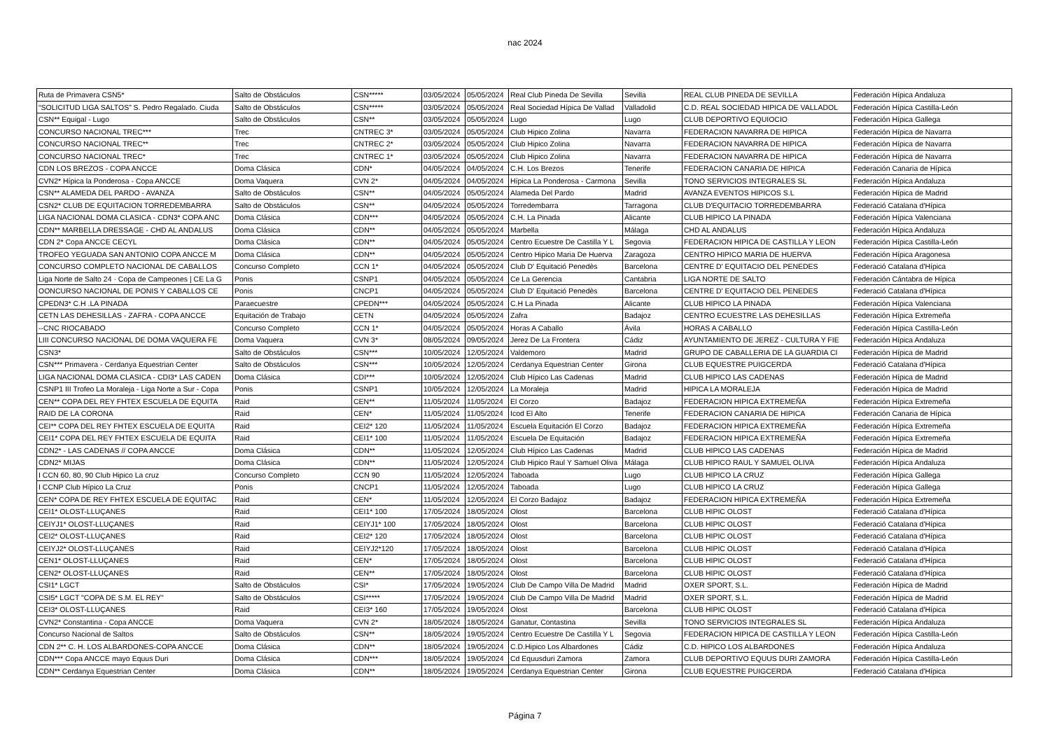nac 2024
| Ruta de Primavera CSN5* | Salto de Obstáculos | CSN***** | 03/05/2024 | 05/05/2024 | Real Club Pineda De Sevilla | Sevilla | REAL CLUB PINEDA DE SEVILLA | Federación Hípica Andaluza |
| “SOLICITUD LIGA SALTOS” S. Pedro Regalado. Ciuda | Salto de Obstáculos | CSN***** | 03/05/2024 | 05/05/2024 | Real Sociedad Hípica De Vallad | Valladolid | C.D. REAL SOCIEDAD HIPICA DE VALLADOL | Federación Hípica Castilla-León |
| CSN** Equigal - Lugo | Salto de Obstáculos | CSN** | 03/05/2024 | 05/05/2024 | Lugo | Lugo | CLUB DEPORTIVO EQUIOCIO | Federación Hípica Gallega |
| CONCURSO NACIONAL TREC*** | Trec | CNTREC 3* | 03/05/2024 | 05/05/2024 | Club Hipico Zolina | Navarra | FEDERACION NAVARRA DE HIPICA | Federación Hípica de Navarra |
| CONCURSO NACIONAL TREC** | Trec | CNTREC 2* | 03/05/2024 | 05/05/2024 | Club Hipico Zolina | Navarra | FEDERACION NAVARRA DE HIPICA | Federación Hípica de Navarra |
| CONCURSO NACIONAL TREC* | Trec | CNTREC 1* | 03/05/2024 | 05/05/2024 | Club Hipico Zolina | Navarra | FEDERACION NAVARRA DE HIPICA | Federación Hípica de Navarra |
| CDN LOS BREZOS - COPA ANCCE | Doma Clásica | CDN* | 04/05/2024 | 04/05/2024 | C.H. Los Brezos | Tenerife | FEDERACION CANARIA DE HIPICA | Federación Canaria de Hípica |
| CVN2* Hípica la Ponderosa - Copa ANCCE | Doma Vaquera | CVN 2* | 04/05/2024 | 04/05/2024 | Hípica La Ponderosa - Carmona | Sevilla | TONO SERVICIOS INTEGRALES SL | Federación Hípica Andaluza |
| CSN** ALAMEDA DEL PARDO - AVANZA | Salto de Obstáculos | CSN** | 04/05/2024 | 05/05/2024 | Alameda Del Pardo | Madrid | AVANZA EVENTOS HIPICOS S.L | Federación Hípica de Madrid |
| CSN2* CLUB DE EQUITACION TORREDEMBARRA | Salto de Obstáculos | CSN** | 04/05/2024 | 05/05/2024 | Torredembarra | Tarragona | CLUB D'EQUITACIO TORREDEMBARRA | Federació Catalana d'Hípica |
| LIGA NACIONAL DOMA CLASICA - CDN3* COPA ANC | Doma Clásica | CDN*** | 04/05/2024 | 05/05/2024 | C.H. La Pinada | Alicante | CLUB HIPICO LA PINADA | Federación Hípica Valenciana |
| CDN** MARBELLA DRESSAGE - CHD AL ANDALUS | Doma Clásica | CDN** | 04/05/2024 | 05/05/2024 | Marbella | Málaga | CHD AL ANDALUS | Federación Hípica Andaluza |
| CDN 2* Copa ANCCE CECYL | Doma Clásica | CDN** | 04/05/2024 | 05/05/2024 | Centro Ecuestre De Castilla Y L | Segovia | FEDERACION HIPICA DE CASTILLA Y LEON | Federación Hípica Castilla-León |
| TROFEO YEGUADA SAN ANTONIO COPA ANCCE M | Doma Clásica | CDN** | 04/05/2024 | 05/05/2024 | Centro Hipico Maria De Huerva | Zaragoza | CENTRO HIPICO MARIA DE HUERVA | Federación Hípica Aragonesa |
| CONCURSO COMPLETO NACIONAL DE CABALLOS | Concurso Completo | CCN 1* | 04/05/2024 | 05/05/2024 | Club D' Equitació Penedès | Barcelona | CENTRE D' EQUITACIO DEL PENEDES | Federació Catalana d'Hípica |
| Liga Norte de Salto 24 · Copa de Campeones / CE La G | Ponis | CSNP1 | 04/05/2024 | 05/05/2024 | Ce La Gerencia | Cantabria | LIGA NORTE DE SALTO | Federación Cántabra de Hípica |
| OONCURSO NACIONAL DE PONIS Y CABALLOS CE | Ponis | CNCP1 | 04/05/2024 | 05/05/2024 | Club D' Equitació Penedès | Barcelona | CENTRE D' EQUITACIO DEL PENEDES | Federació Catalana d'Hípica |
| CPEDN3* C.H .LA PINADA | Paraecuestre | CPEDN*** | 04/05/2024 | 05/05/2024 | C.H La Pinada | Alicante | CLUB HIPICO LA PINADA | Federación Hípica Valenciana |
| CETN LAS DEHESILLAS - ZAFRA - COPA ANCCE | Equitación de Trabajo | CETN | 04/05/2024 | 05/05/2024 | Zafra | Badajoz | CENTRO ECUESTRE LAS DEHESILLAS | Federación Hípica Extremeña |
| --CNC RIOCABADO | Concurso Completo | CCN 1* | 04/05/2024 | 05/05/2024 | Horas A Caballo | Ávila | HORAS A CABALLO | Federación Hípica Castilla-León |
| LIII CONCURSO NACIONAL DE DOMA VAQUERA FE | Doma Vaquera | CVN 3* | 08/05/2024 | 09/05/2024 | Jerez De La Frontera | Cádiz | AYUNTAMIENTO DE JEREZ - CULTURA Y FIE | Federación Hípica Andaluza |
| CSN3* | Salto de Obstáculos | CSN*** | 10/05/2024 | 12/05/2024 | Valdemoro | Madrid | GRUPO DE CABALLERIA DE LA GUARDIA CI | Federación Hípica de Madrid |
| CSN*** Primavera - Cerdanya Equestrian Center | Salto de Obstáculos | CSN*** | 10/05/2024 | 12/05/2024 | Cerdanya Equestrian Center | Girona | CLUB EQUESTRE PUIGCERDA | Federació Catalana d'Hípica |
| LIGA NACIONAL DOMA CLASICA - CDI3* LAS CADEN | Doma Clásica | CDI*** | 10/05/2024 | 12/05/2024 | Club Hípico Las Cadenas | Madrid | CLUB HIPICO LAS CADENAS | Federación Hípica de Madrid |
| CSNP1 III Trofeo La Moraleja - Liga Norte a Sur - Copa | Ponis | CSNP1 | 10/05/2024 | 12/05/2024 | La Moraleja | Madrid | HIPICA LA MORALEJA | Federación Hípica de Madrid |
| CEN** COPA DEL REY FHTEX ESCUELA DE EQUITA | Raid | CEN** | 11/05/2024 | 11/05/2024 | El Corzo | Badajoz | FEDERACION HIPICA EXTREMEÑA | Federación Hípica Extremeña |
| RAID DE LA CORONA | Raid | CEN* | 11/05/2024 | 11/05/2024 | Icod El Alto | Tenerife | FEDERACION CANARIA DE HIPICA | Federación Canaria de Hípica |
| CEI** COPA DEL REY FHTEX ESCUELA DE EQUITA | Raid | CEI2* 120 | 11/05/2024 | 11/05/2024 | Escuela Equitación El Corzo | Badajoz | FEDERACION HIPICA EXTREMEÑA | Federación Hípica Extremeña |
| CEI1* COPA DEL REY FHTEX ESCUELA DE EQUITA | Raid | CEI1* 100 | 11/05/2024 | 11/05/2024 | Escuela De Equitación | Badajoz | FEDERACION HIPICA EXTREMEÑA | Federación Hípica Extremeña |
| CDN2* - LAS CADENAS // COPA ANCCE | Doma Clásica | CDN** | 11/05/2024 | 12/05/2024 | Club Hípico Las Cadenas | Madrid | CLUB HIPICO LAS CADENAS | Federación Hípica de Madrid |
| CDN2* MIJAS | Doma Clásica | CDN** | 11/05/2024 | 12/05/2024 | Club Hipico Raul Y Samuel Oliva | Málaga | CLUB HIPICO RAUL Y SAMUEL OLIVA | Federación Hípica Andaluza |
| I CCN 60, 80, 90 Club Hipico La cruz | Concurso Completo | CCN 90 | 11/05/2024 | 12/05/2024 | Taboada | Lugo | CLUB HIPICO LA CRUZ | Federación Hípica Gallega |
| I CCNP Club Hípico La Cruz | Ponis | CNCP1 | 11/05/2024 | 12/05/2024 | Taboada | Lugo | CLUB HIPICO LA CRUZ | Federación Hípica Gallega |
| CEN* COPA DE REY FHTEX ESCUELA DE EQUITAC | Raid | CEN* | 11/05/2024 | 12/05/2024 | El Corzo Badajoz | Badajoz | FEDERACION HIPICA EXTREMEÑA | Federación Hípica Extremeña |
| CEI1* OLOST-LLUÇANES | Raid | CEI1* 100 | 17/05/2024 | 18/05/2024 | Olost | Barcelona | CLUB HIPIC OLOST | Federació Catalana d'Hípica |
| CEIYJ1* OLOST-LLUÇANES | Raid | CEIYJ1* 100 | 17/05/2024 | 18/05/2024 | Olost | Barcelona | CLUB HIPIC OLOST | Federació Catalana d'Hípica |
| CEI2* OLOST-LLUÇANES | Raid | CEI2* 120 | 17/05/2024 | 18/05/2024 | Olost | Barcelona | CLUB HIPIC OLOST | Federació Catalana d'Hípica |
| CEIYJ2* OLOST-LLUÇANES | Raid | CEIYJ2*120 | 17/05/2024 | 18/05/2024 | Olost | Barcelona | CLUB HIPIC OLOST | Federació Catalana d'Hípica |
| CEN1* OLOST-LLUÇANES | Raid | CEN* | 17/05/2024 | 18/05/2024 | Olost | Barcelona | CLUB HIPIC OLOST | Federació Catalana d'Hípica |
| CEN2* OLOST-LLUÇANES | Raid | CEN** | 17/05/2024 | 18/05/2024 | Olost | Barcelona | CLUB HIPIC OLOST | Federació Catalana d'Hípica |
| CSI1* LGCT | Salto de Obstáculos | CSI* | 17/05/2024 | 19/05/2024 | Club De Campo Villa De Madrid | Madrid | OXER SPORT, S.L. | Federación Hípica de Madrid |
| CSI5* LGCT "COPA DE S.M. EL REY" | Salto de Obstáculos | CSI***** | 17/05/2024 | 19/05/2024 | Club De Campo Villa De Madrid | Madrid | OXER SPORT, S.L. | Federación Hípica de Madrid |
| CEI3* OLOST-LLUÇANES | Raid | CEI3* 160 | 17/05/2024 | 19/05/2024 | Olost | Barcelona | CLUB HIPIC OLOST | Federació Catalana d'Hípica |
| CVN2* Constantina - Copa ANCCE | Doma Vaquera | CVN 2* | 18/05/2024 | 18/05/2024 | Ganatur, Contastina | Sevilla | TONO SERVICIOS INTEGRALES SL | Federación Hípica Andaluza |
| Concurso Nacional de Saltos | Salto de Obstáculos | CSN** | 18/05/2024 | 19/05/2024 | Centro Ecuestre De Castilla Y L | Segovia | FEDERACION HIPICA DE CASTILLA Y LEON | Federación Hípica Castilla-León |
| CDN 2** C. H. LOS ALBARDONES-COPA ANCCE | Doma Clásica | CDN** | 18/05/2024 | 19/05/2024 | C.D.Hipico Los Albardones | Cádiz | C.D. HIPICO LOS ALBARDONES | Federación Hípica Andaluza |
| CDN*** Copa ANCCE mayo Equus Duri | Doma Clásica | CDN*** | 18/05/2024 | 19/05/2024 | Cd Equusduri Zamora | Zamora | CLUB DEPORTIVO EQUUS DURI ZAMORA | Federación Hípica Castilla-León |
| CDN** Cerdanya Equestrian Center | Doma Clásica | CDN** | 18/05/2024 | 19/05/2024 | Cerdanya Equestrian Center | Girona | CLUB EQUESTRE PUIGCERDA | Federació Catalana d'Hípica |
Página 7